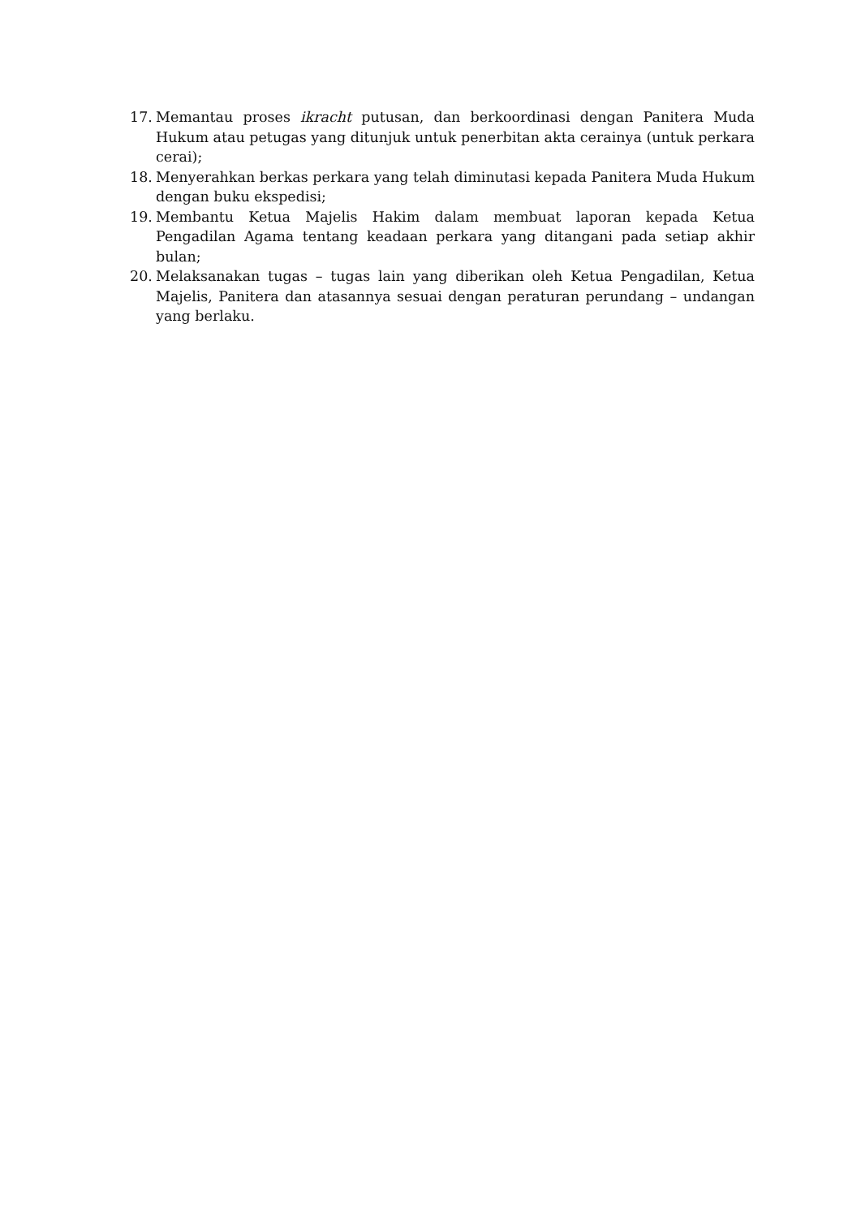17. Memantau proses ikracht putusan, dan berkoordinasi dengan Panitera Muda Hukum atau petugas yang ditunjuk untuk penerbitan akta cerainya (untuk perkara cerai);
18. Menyerahkan berkas perkara yang telah diminutasi kepada Panitera Muda Hukum dengan buku ekspedisi;
19. Membantu Ketua Majelis Hakim dalam membuat laporan kepada Ketua Pengadilan Agama tentang keadaan perkara yang ditangani pada setiap akhir bulan;
20. Melaksanakan tugas – tugas lain yang diberikan oleh Ketua Pengadilan, Ketua Majelis, Panitera dan atasannya sesuai dengan peraturan perundang – undangan yang berlaku.